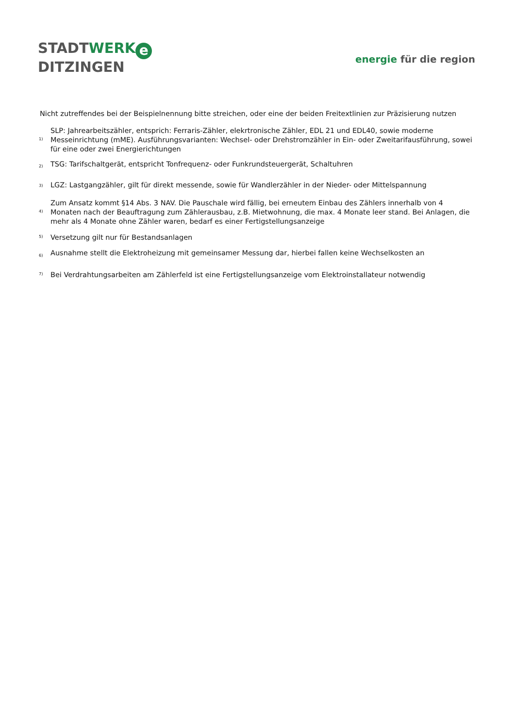STADTWERK e
DITZINGEN
energie für die region
Nicht zutreffendes bei der Beispielnennung bitte streichen, oder eine der beiden Freitextlinien zur Präzisierung nutzen
| <sup>1)</sup> | SLP: Jahrearbeitszähler, entsprich: Ferraris-Zähler, elekrtronische Zähler, EDL 21 und EDL40, sowie moderne Messeinrichtung (mME). Ausführungsvarianten: Wechsel- oder Drehstromzähler in Ein- oder Zweitarifausführung, sowei für eine oder zwei Energierichtungen |
| <sup>2)</sup> | TSG: Tarifschaltgerät, entspricht Tonfrequenz- oder Funkrundsteuergerät, Schaltuhren |
| <sup>3)</sup> | LGZ: Lastgangzähler, gilt für direkt messende, sowie für Wandlerzähler in der Nieder- oder Mittelspannung |
| <sup>4)</sup> | Zum Ansatz kommt §14 Abs. 3 NAV. Die Pauschale wird fällig, bei erneutem Einbau des Zählers innerhalb von 4 Monaten nach der Beauftragung zum Zählerausbau, z.B. Mietwohnung, die max. 4 Monate leer stand. Bei Anlagen, die mehr als 4 Monate ohne Zähler waren, bedarf es einer Fertigstellungsanzeige |
| <sup>5)</sup> | Versetzung gilt nur für Bestandsanlagen |
| <sup>6)</sup> | Ausnahme stellt die Elektroheizung mit gemeinsamer Messung dar, hierbei fallen keine Wechselkosten an |
| <sup>7)</sup> | Bei Verdrahtungsarbeiten am Zählerfeld ist eine Fertigstellungsanzeige vom Elektroinstallateur notwendig |